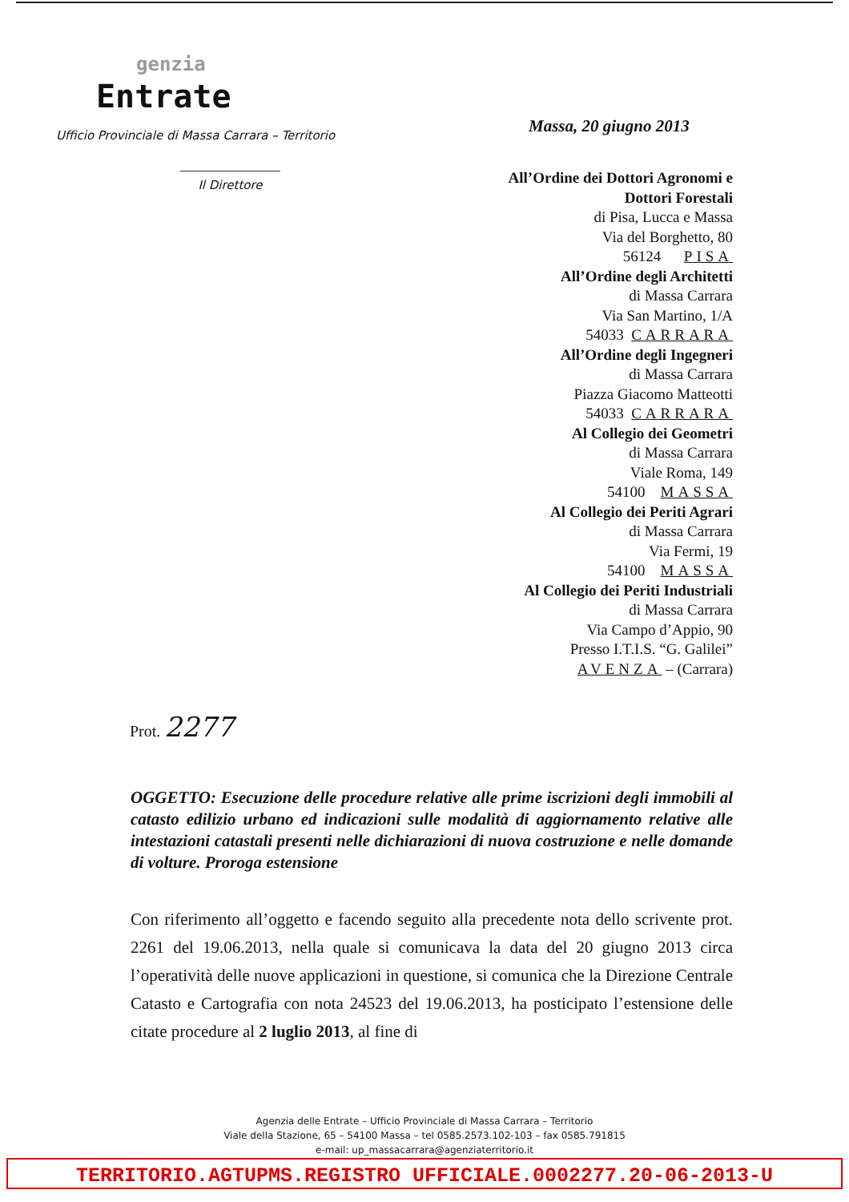genzia
Entrate
Ufficio Provinciale di Massa Carrara – Territorio
Il Direttore
Massa, 20 giugno 2013
All’Ordine dei Dottori Agronomi e
Dottori Forestali
di Pisa, Lucca e Massa
Via del Borghetto, 80
56124 PISA
All’Ordine degli Architetti
di Massa Carrara
Via San Martino, 1/A
54033 CARRARA
All’Ordine degli Ingegneri
di Massa Carrara
Piazza Giacomo Matteotti
54033 CARRARA
Al Collegio dei Geometri
di Massa Carrara
Viale Roma, 149
54100 MASSA
Al Collegio dei Periti Agrari
di Massa Carrara
Via Fermi, 19
54100 MASSA
Al Collegio dei Periti Industriali
di Massa Carrara
Via Campo d’Appio, 90
Presso I.T.I.S. “G. Galilei”
AVENZA – (Carrara)
Prot. 2277
OGGETTO: Esecuzione delle procedure relative alle prime iscrizioni degli immobili al catasto edilizio urbano ed indicazioni sulle modalità di aggiornamento relative alle intestazioni catastali presenti nelle dichiarazioni di nuova costruzione e nelle domande di volture. Proroga estensione
Con riferimento all’oggetto e facendo seguito alla precedente nota dello scrivente prot. 2261 del 19.06.2013, nella quale si comunicava la data del 20 giugno 2013 circa l’operatività delle nuove applicazioni in questione, si comunica che la Direzione Centrale Catasto e Cartografia con nota 24523 del 19.06.2013, ha posticipato l’estensione delle citate procedure al 2 luglio 2013, al fine di
Agenzia delle Entrate – Ufficio Provinciale di Massa Carrara – Territorio
Viale della Stazione, 65 – 54100 Massa – tel 0585.2573.102-103 – fax 0585.791815
e-mail: up_massacarrara@agenziaterritorio.it
TERRITORIO.AGTUPMS.REGISTRO UFFICIALE.0002277.20-06-2013-U